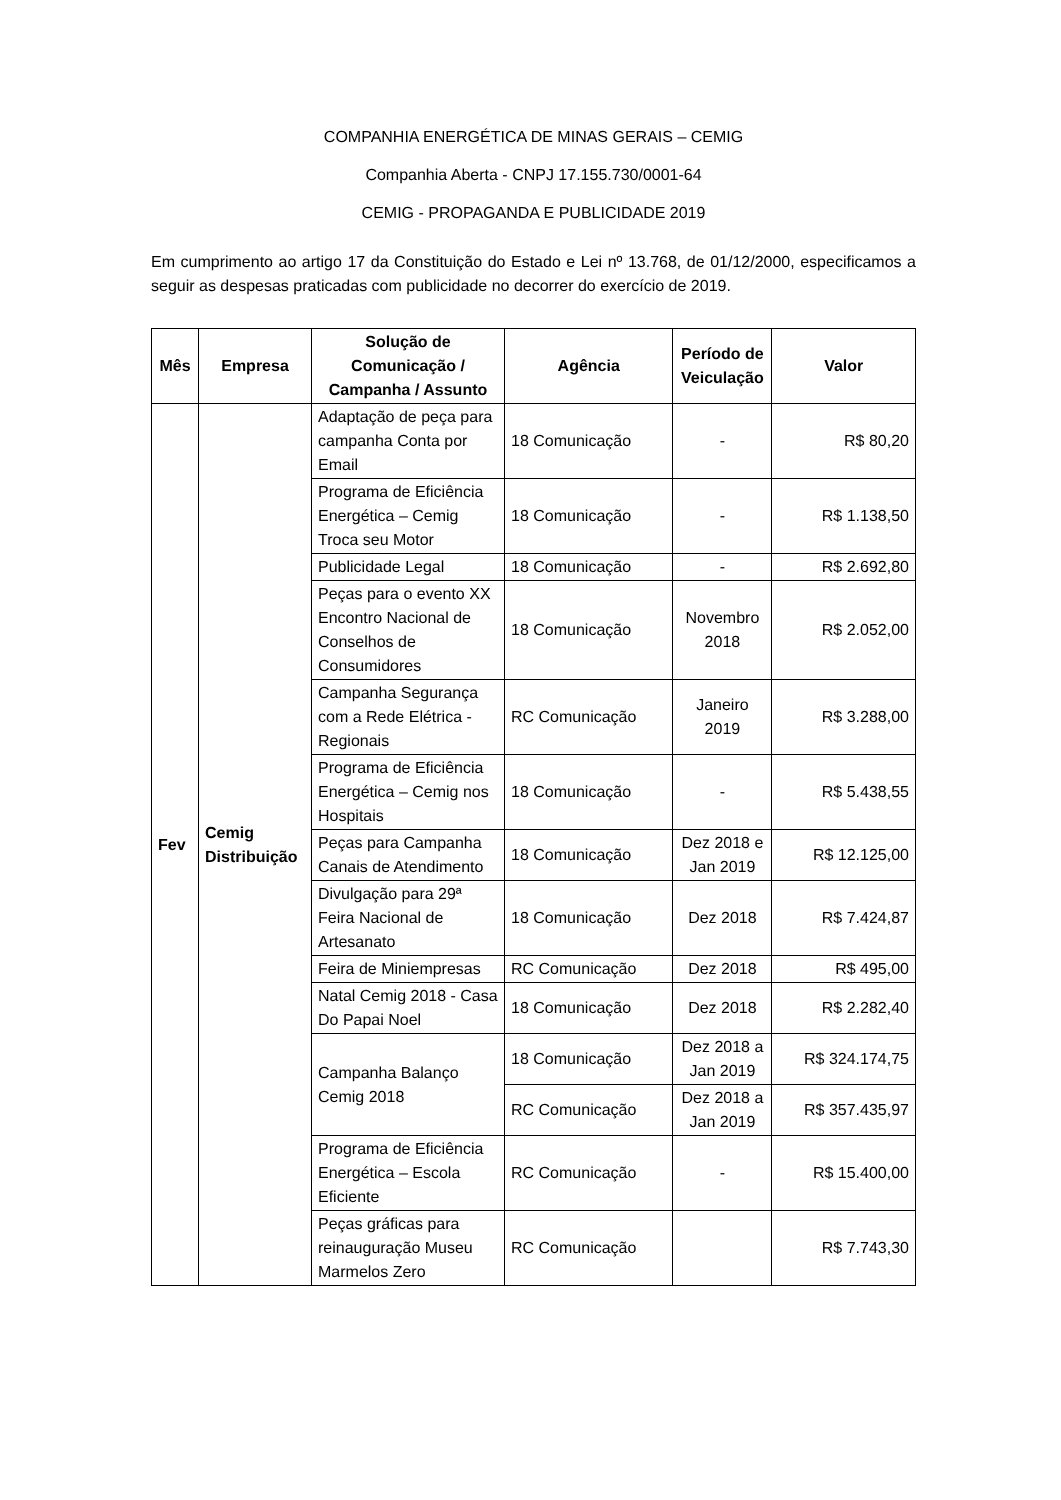COMPANHIA ENERGÉTICA DE MINAS GERAIS – CEMIG
Companhia Aberta - CNPJ 17.155.730/0001-64
CEMIG - PROPAGANDA E PUBLICIDADE 2019
Em cumprimento ao artigo 17 da Constituição do Estado e Lei nº 13.768, de 01/12/2000, especificamos a seguir as despesas praticadas com publicidade no decorrer do exercício de 2019.
| Mês | Empresa | Solução de Comunicação / Campanha / Assunto | Agência | Período de Veiculação | Valor |
| --- | --- | --- | --- | --- | --- |
| Fev | Cemig Distribuição | Adaptação de peça para campanha Conta por Email | 18 Comunicação | - | R$ 80,20 |
| | | Programa de Eficiência Energética – Cemig Troca seu Motor | 18 Comunicação | - | R$ 1.138,50 |
| | | Publicidade Legal | 18 Comunicação | - | R$ 2.692,80 |
| | | Peças para o evento XX Encontro Nacional de Conselhos de Consumidores | 18 Comunicação | Novembro 2018 | R$ 2.052,00 |
| | | Campanha Segurança com a Rede Elétrica - Regionais | RC Comunicação | Janeiro 2019 | R$ 3.288,00 |
| | | Programa de Eficiência Energética – Cemig nos Hospitais | 18 Comunicação | - | R$ 5.438,55 |
| | | Peças para Campanha Canais de Atendimento | 18 Comunicação | Dez 2018 e Jan 2019 | R$ 12.125,00 |
| | | Divulgação para 29ª Feira Nacional de Artesanato | 18 Comunicação | Dez 2018 | R$ 7.424,87 |
| | | Feira de Miniempresas | RC Comunicação | Dez 2018 | R$ 495,00 |
| | | Natal Cemig 2018 - Casa Do Papai Noel | 18 Comunicação | Dez 2018 | R$ 2.282,40 |
| | | Campanha Balanço Cemig 2018 | 18 Comunicação | Dez 2018 a Jan 2019 | R$ 324.174,75 |
| | | | RC Comunicação | Dez 2018 a Jan 2019 | R$ 357.435,97 |
| | | Programa de Eficiência Energética – Escola Eficiente | RC Comunicação | - | R$ 15.400,00 |
| | | Peças gráficas para reinauguração Museu Marmelos Zero | RC Comunicação | | R$ 7.743,30 |